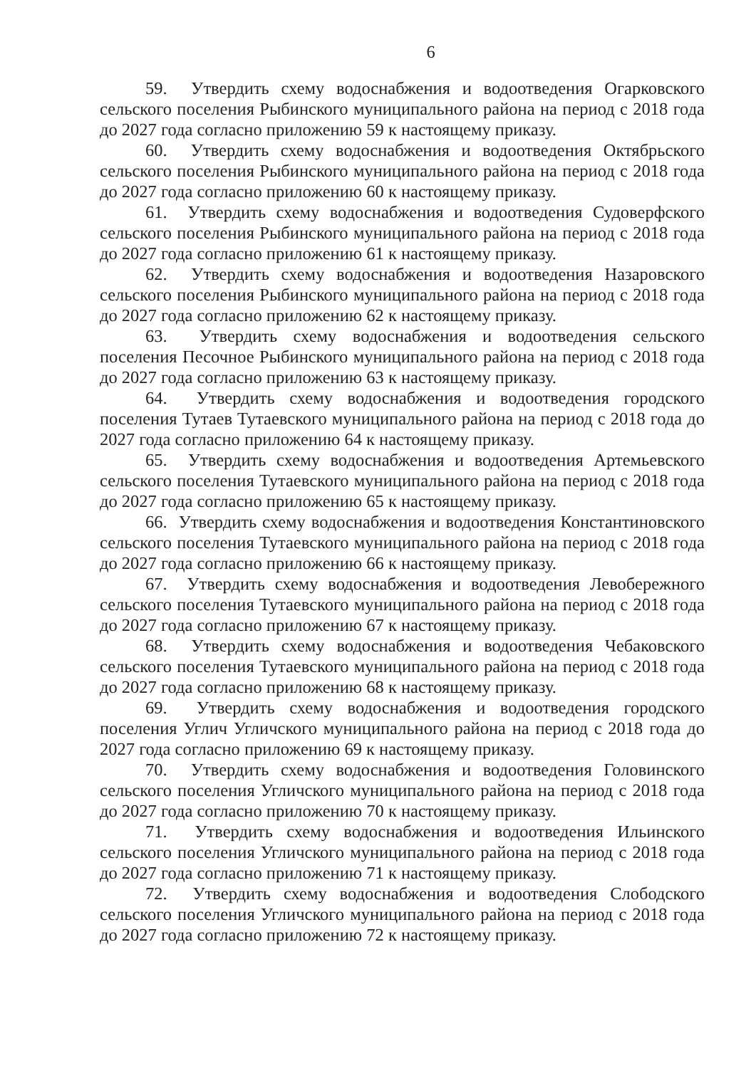6
59. Утвердить схему водоснабжения и водоотведения Огарковского сельского поселения Рыбинского муниципального района на период с 2018 года до 2027 года согласно приложению 59 к настоящему приказу.
60. Утвердить схему водоснабжения и водоотведения Октябрьского сельского поселения Рыбинского муниципального района на период с 2018 года до 2027 года согласно приложению 60 к настоящему приказу.
61. Утвердить схему водоснабжения и водоотведения Судоверфского сельского поселения Рыбинского муниципального района на период с 2018 года до 2027 года согласно приложению 61 к настоящему приказу.
62. Утвердить схему водоснабжения и водоотведения Назаровского сельского поселения Рыбинского муниципального района на период с 2018 года до 2027 года согласно приложению 62 к настоящему приказу.
63. Утвердить схему водоснабжения и водоотведения сельского поселения Песочное Рыбинского муниципального района на период с 2018 года до 2027 года согласно приложению 63 к настоящему приказу.
64. Утвердить схему водоснабжения и водоотведения городского поселения Тутаев Тутаевского муниципального района на период с 2018 года до 2027 года согласно приложению 64 к настоящему приказу.
65. Утвердить схему водоснабжения и водоотведения Артемьевского сельского поселения Тутаевского муниципального района на период с 2018 года до 2027 года согласно приложению 65 к настоящему приказу.
66. Утвердить схему водоснабжения и водоотведения Константиновского сельского поселения Тутаевского муниципального района на период с 2018 года до 2027 года согласно приложению 66 к настоящему приказу.
67. Утвердить схему водоснабжения и водоотведения Левобережного сельского поселения Тутаевского муниципального района на период с 2018 года до 2027 года согласно приложению 67 к настоящему приказу.
68. Утвердить схему водоснабжения и водоотведения Чебаковского сельского поселения Тутаевского муниципального района на период с 2018 года до 2027 года согласно приложению 68 к настоящему приказу.
69. Утвердить схему водоснабжения и водоотведения городского поселения Углич Угличского муниципального района на период с 2018 года до 2027 года согласно приложению 69 к настоящему приказу.
70. Утвердить схему водоснабжения и водоотведения Головинского сельского поселения Угличского муниципального района на период с 2018 года до 2027 года согласно приложению 70 к настоящему приказу.
71. Утвердить схему водоснабжения и водоотведения Ильинского сельского поселения Угличского муниципального района на период с 2018 года до 2027 года согласно приложению 71 к настоящему приказу.
72. Утвердить схему водоснабжения и водоотведения Слободского сельского поселения Угличского муниципального района на период с 2018 года до 2027 года согласно приложению 72 к настоящему приказу.